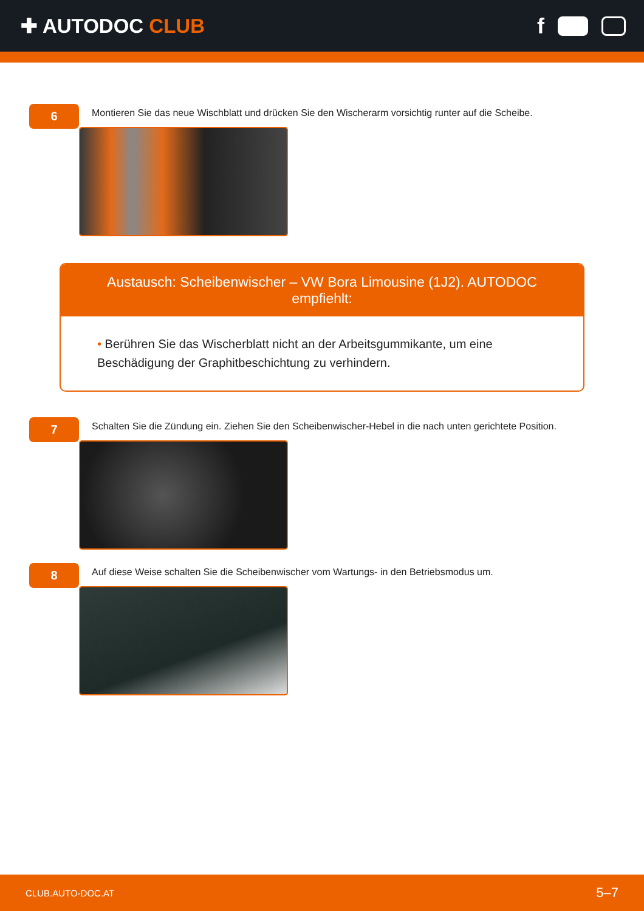✚ AUTODOC CLUB f
6
Montieren Sie das neue Wischblatt und drücken Sie den Wischerarm vorsichtig runter auf die Scheibe.
Austausch: Scheibenwischer – VW Bora Limousine (1J2). AUTODOC empfiehlt:
• Berühren Sie das Wischerblatt nicht an der Arbeitsgummikante, um eine Beschädigung der Graphitbeschichtung zu verhindern.
7
Schalten Sie die Zündung ein. Ziehen Sie den Scheibenwischer-Hebel in die nach unten gerichtete Position.
8
Auf diese Weise schalten Sie die Scheibenwischer vom Wartungs- in den Betriebsmodus um.
CLUB.AUTO-DOC.AT 5–7